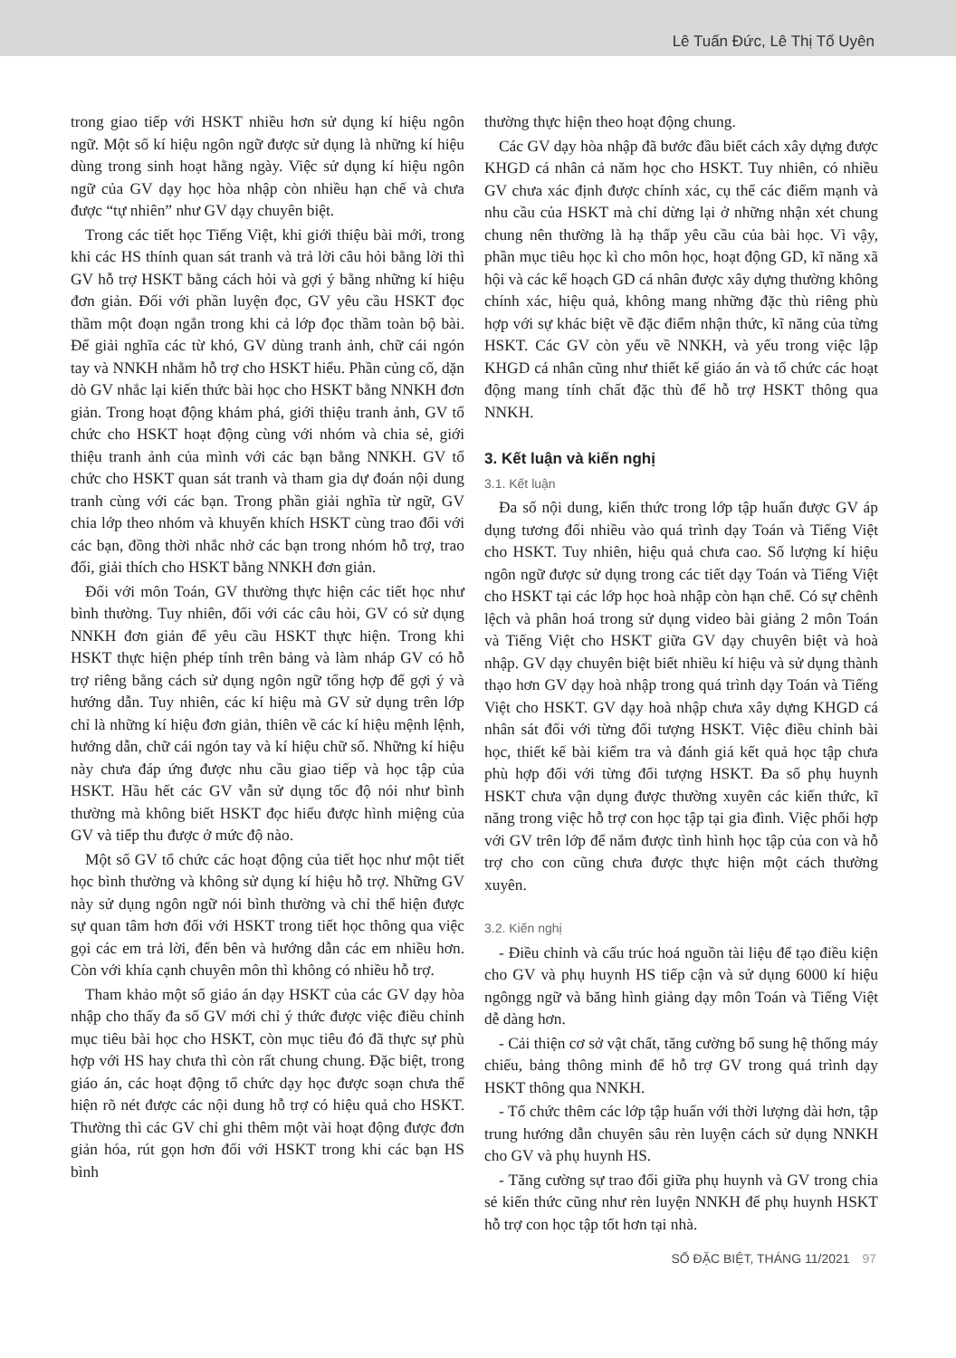Lê Tuấn Đức, Lê Thị Tố Uyên
trong giao tiếp với HSKT nhiều hơn sử dụng kí hiệu ngôn ngữ. Một số kí hiệu ngôn ngữ được sử dụng là những kí hiệu dùng trong sinh hoạt hằng ngày. Việc sử dụng kí hiệu ngôn ngữ của GV dạy học hòa nhập còn nhiều hạn chế và chưa được “tự nhiên” như GV dạy chuyên biệt.
Trong các tiết học Tiếng Việt, khi giới thiệu bài mới, trong khi các HS thính quan sát tranh và trả lời câu hỏi bằng lời thì GV hỗ trợ HSKT bằng cách hỏi và gợi ý bằng những kí hiệu đơn giản. Đối với phần luyện đọc, GV yêu cầu HSKT đọc thầm một đoạn ngắn trong khi cả lớp đọc thầm toàn bộ bài. Để giải nghĩa các từ khó, GV dùng tranh ảnh, chữ cái ngón tay và NNKH nhằm hỗ trợ cho HSKT hiểu. Phần củng cố, dặn dò GV nhắc lại kiến thức bài học cho HSKT bằng NNKH đơn giản. Trong hoạt động khám phá, giới thiệu tranh ảnh, GV tổ chức cho HSKT hoạt động cùng với nhóm và chia sẻ, giới thiệu tranh ảnh của mình với các bạn bằng NNKH. GV tổ chức cho HSKT quan sát tranh và tham gia dự đoán nội dung tranh cùng với các bạn. Trong phần giải nghĩa từ ngữ, GV chia lớp theo nhóm và khuyến khích HSKT cùng trao đổi với các bạn, đồng thời nhắc nhở các bạn trong nhóm hỗ trợ, trao đổi, giải thích cho HSKT bằng NNKH đơn giản.
Đối với môn Toán, GV thường thực hiện các tiết học như bình thường. Tuy nhiên, đối với các câu hỏi, GV có sử dụng NNKH đơn giản để yêu cầu HSKT thực hiện. Trong khi HSKT thực hiện phép tính trên bảng và làm nháp GV có hỗ trợ riêng bằng cách sử dụng ngôn ngữ tổng hợp để gợi ý và hướng dẫn. Tuy nhiên, các kí hiệu mà GV sử dụng trên lớp chỉ là những kí hiệu đơn giản, thiên về các kí hiệu mệnh lệnh, hướng dẫn, chữ cái ngón tay và kí hiệu chữ số. Những kí hiệu này chưa đáp ứng được nhu cầu giao tiếp và học tập của HSKT. Hầu hết các GV vẫn sử dụng tốc độ nói như bình thường mà không biết HSKT đọc hiểu được hình miệng của GV và tiếp thu được ở mức độ nào.
Một số GV tổ chức các hoạt động của tiết học như một tiết học bình thường và không sử dụng kí hiệu hỗ trợ. Những GV này sử dụng ngôn ngữ nói bình thường và chỉ thể hiện được sự quan tâm hơn đối với HSKT trong tiết học thông qua việc gọi các em trả lời, đến bên và hướng dẫn các em nhiều hơn. Còn với khía cạnh chuyên môn thì không có nhiều hỗ trợ.
Tham khảo một số giáo án dạy HSKT của các GV dạy hòa nhập cho thấy đa số GV mới chỉ ý thức được việc điều chỉnh mục tiêu bài học cho HSKT, còn mục tiêu đó đã thực sự phù hợp với HS hay chưa thì còn rất chung chung. Đặc biệt, trong giáo án, các hoạt động tổ chức dạy học được soạn chưa thể hiện rõ nét được các nội dung hỗ trợ có hiệu quả cho HSKT. Thường thì các GV chỉ ghi thêm một vài hoạt động được đơn giản hóa, rút gọn hơn đối với HSKT trong khi các bạn HS bình
thường thực hiện theo hoạt động chung.
Các GV dạy hòa nhập đã bước đầu biết cách xây dựng được KHGD cá nhân cả năm học cho HSKT. Tuy nhiên, có nhiều GV chưa xác định được chính xác, cụ thể các điểm mạnh và nhu cầu của HSKT mà chỉ dừng lại ở những nhận xét chung chung nên thường là hạ thấp yêu cầu của bài học. Vì vậy, phần mục tiêu học kì cho môn học, hoạt động GD, kĩ năng xã hội và các kế hoạch GD cá nhân được xây dựng thường không chính xác, hiệu quả, không mang những đặc thù riêng phù hợp với sự khác biệt về đặc điểm nhận thức, kĩ năng của từng HSKT. Các GV còn yếu về NNKH, và yếu trong việc lập KHGD cá nhân cũng như thiết kế giáo án và tổ chức các hoạt động mang tính chất đặc thù để hỗ trợ HSKT thông qua NNKH.
3. Kết luận và kiến nghị
3.1. Kết luận
Đa số nội dung, kiến thức trong lớp tập huấn được GV áp dụng tương đối nhiều vào quá trình dạy Toán và Tiếng Việt cho HSKT. Tuy nhiên, hiệu quả chưa cao. Số lượng kí hiệu ngôn ngữ được sử dụng trong các tiết dạy Toán và Tiếng Việt cho HSKT tại các lớp học hoà nhập còn hạn chế. Có sự chênh lệch và phân hoá trong sử dụng video bài giảng 2 môn Toán và Tiếng Việt cho HSKT giữa GV dạy chuyên biệt và hoà nhập. GV dạy chuyên biệt biết nhiều kí hiệu và sử dụng thành thạo hơn GV dạy hoà nhập trong quá trình dạy Toán và Tiếng Việt cho HSKT. GV dạy hoà nhập chưa xây dựng KHGD cá nhân sát đối với từng đối tượng HSKT. Việc điều chỉnh bài học, thiết kế bài kiểm tra và đánh giá kết quả học tập chưa phù hợp đối với từng đối tượng HSKT. Đa số phụ huynh HSKT chưa vận dụng được thường xuyên các kiến thức, kĩ năng trong việc hỗ trợ con học tập tại gia đình. Việc phối hợp với GV trên lớp để nắm được tình hình học tập của con và hỗ trợ cho con cũng chưa được thực hiện một cách thường xuyên.
3.2. Kiến nghị
- Điều chỉnh và cấu trúc hoá nguồn tài liệu để tạo điều kiện cho GV và phụ huynh HS tiếp cận và sử dụng 6000 kí hiệu ngôngg ngữ và băng hình giảng dạy môn Toán và Tiếng Việt dễ dàng hơn.
- Cải thiện cơ sở vật chất, tăng cường bổ sung hệ thống máy chiếu, bảng thông minh để hỗ trợ GV trong quá trình dạy HSKT thông qua NNKH.
- Tổ chức thêm các lớp tập huấn với thời lượng dài hơn, tập trung hướng dẫn chuyên sâu rèn luyện cách sử dụng NNKH cho GV và phụ huynh HS.
- Tăng cường sự trao đổi giữa phụ huynh và GV trong chia sẻ kiến thức cũng như rèn luyện NNKH để phụ huynh HSKT hỗ trợ con học tập tốt hơn tại nhà.
SỐ ĐẶC BIỆT, THÁNG 11/2021 97